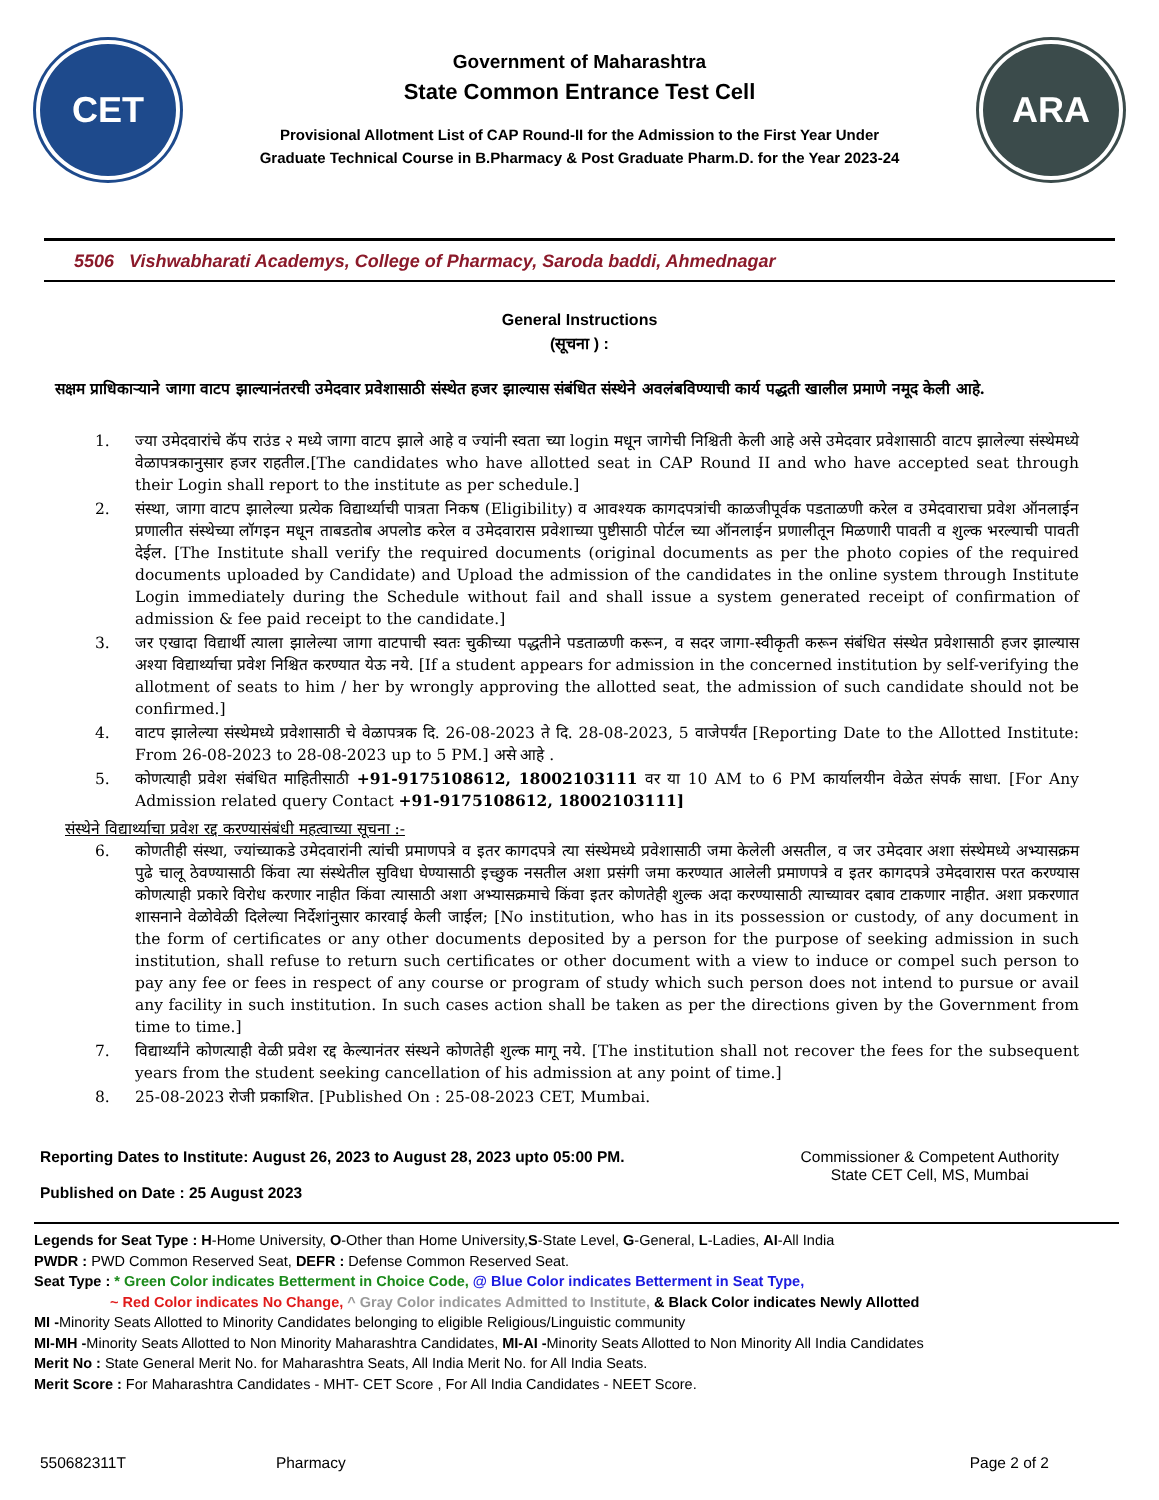CET
Government of Maharashtra
State Common Entrance Test Cell
Provisional Allotment List of CAP Round-II for the Admission to the First Year Under
Graduate Technical Course in B.Pharmacy & Post Graduate Pharm.D. for the Year 2023-24
ARA
5506 Vishwabharati Academys, College of Pharmacy, Saroda baddi, Ahmednagar
General Instructions
(सूचना ) :
सक्षम प्राधिकाऱ्याने जागा वाटप झाल्यानंतरची उमेदवार प्रवेशासाठी संस्थेत हजर झाल्यास संबंधित संस्थेने अवलंबविण्याची कार्य पद्धती खालील प्रमाणे नमूद केली आहे.
1. ज्या उमेदवारांचे कॅप राउंड २ मध्ये जागा वाटप झाले आहे व ज्यांनी स्वता च्या login मधून जागेची निश्चिती केली आहे असे उमेदवार प्रवेशासाठी वाटप झालेल्या संस्थेमध्ये वेळापत्रकानुसार हजर राहतील.[The candidates who have allotted seat in CAP Round II and who have accepted seat through their Login shall report to the institute as per schedule.]
2. संस्था, जागा वाटप झालेल्या प्रत्येक विद्यार्थ्याची पात्रता निकष (Eligibility) व आवश्यक कागदपत्रांची काळजीपूर्वक पडताळणी करेल व उमेदवाराचा प्रवेश ऑनलाईन प्रणालीत संस्थेच्या लॉगइन मधून ताबडतोब अपलोड करेल व उमेदवारास प्रवेशाच्या पुष्टीसाठी पोर्टल च्या ऑनलाईन प्रणालीतून मिळणारी पावती व शुल्क भरल्याची पावती देईल. [The Institute shall verify the required documents (original documents as per the photo copies of the required documents uploaded by Candidate) and Upload the admission of the candidates in the online system through Institute Login immediately during the Schedule without fail and shall issue a system generated receipt of confirmation of admission & fee paid receipt to the candidate.]
3. जर एखादा विद्यार्थी त्याला झालेल्या जागा वाटपाची स्वतः चुकीच्या पद्धतीने पडताळणी करून, व सदर जागा-स्वीकृती करून संबंधित संस्थेत प्रवेशासाठी हजर झाल्यास अश्या विद्यार्थ्याचा प्रवेश निश्चित करण्यात येऊ नये. [If a student appears for admission in the concerned institution by self-verifying the allotment of seats to him / her by wrongly approving the allotted seat, the admission of such candidate should not be confirmed.]
4. वाटप झालेल्या संस्थेमध्ये प्रवेशासाठी चे वेळापत्रक दि. 26-08-2023 ते दि. 28-08-2023, 5 वाजेपर्यंत [Reporting Date to the Allotted Institute: From 26-08-2023 to 28-08-2023 up to 5 PM.] असे आहे .
5. कोणत्याही प्रवेश संबंधित माहितीसाठी +91-9175108612, 18002103111 वर या 10 AM to 6 PM कार्यालयीन वेळेत संपर्क साधा. [For Any Admission related query Contact +91-9175108612, 18002103111]
संस्थेने विद्यार्थ्याचा प्रवेश रद्द करण्यासंबंधी महत्वाच्या सूचना :-
6. कोणतीही संस्था, ज्यांच्याकडे उमेदवारांनी त्यांची प्रमाणपत्रे व इतर कागदपत्रे त्या संस्थेमध्ये प्रवेशासाठी जमा केलेली असतील, व जर उमेदवार अशा संस्थेमध्ये अभ्यासक्रम पुढे चालू ठेवण्यासाठी किंवा त्या संस्थेतील सुविधा घेण्यासाठी इच्छुक नसतील अशा प्रसंगी जमा करण्यात आलेली प्रमाणपत्रे व इतर कागदपत्रे उमेदवारास परत करण्यास कोणत्याही प्रकारे विरोध करणार नाहीत किंवा त्यासाठी अशा अभ्यासक्रमाचे किंवा इतर कोणतेही शुल्क अदा करण्यासाठी त्याच्यावर दबाव टाकणार नाहीत. अशा प्रकरणात शासनाने वेळोवेळी दिलेल्या निर्देशांनुसार कारवाई केली जाईल; [No institution, who has in its possession or custody, of any document in the form of certificates or any other documents deposited by a person for the purpose of seeking admission in such institution, shall refuse to return such certificates or other document with a view to induce or compel such person to pay any fee or fees in respect of any course or program of study which such person does not intend to pursue or avail any facility in such institution. In such cases action shall be taken as per the directions given by the Government from time to time.]
7. विद्यार्थ्यांने कोणत्याही वेळी प्रवेश रद्द केल्यानंतर संस्थने कोणतेही शुल्क मागू नये. [The institution shall not recover the fees for the subsequent years from the student seeking cancellation of his admission at any point of time.]
8. 25-08-2023 रोजी प्रकाशित. [Published On : 25-08-2023 CET, Mumbai.
Reporting Dates to Institute: August 26, 2023 to August 28, 2023 upto 05:00 PM.
Published on Date : 25 August 2023
Commissioner & Competent Authority
State CET Cell, MS, Mumbai
Legends for Seat Type : H-Home University, O-Other than Home University,S-State Level, G-General, L-Ladies, AI-All India
PWDR : PWD Common Reserved Seat, DEFR : Defense Common Reserved Seat.
Seat Type : * Green Color indicates Betterment in Choice Code, @ Blue Color indicates Betterment in Seat Type,
~ Red Color indicates No Change, ^ Gray Color indicates Admitted to Institute, & Black Color indicates Newly Allotted
MI -Minority Seats Allotted to Minority Candidates belonging to eligible Religious/Linguistic community
MI-MH -Minority Seats Allotted to Non Minority Maharashtra Candidates, MI-AI -Minority Seats Allotted to Non Minority All India Candidates
Merit No : State General Merit No. for Maharashtra Seats, All India Merit No. for All India Seats.
Merit Score : For Maharashtra Candidates - MHT- CET Score , For All India Candidates - NEET Score.
550682311T Pharmacy Page 2 of 2